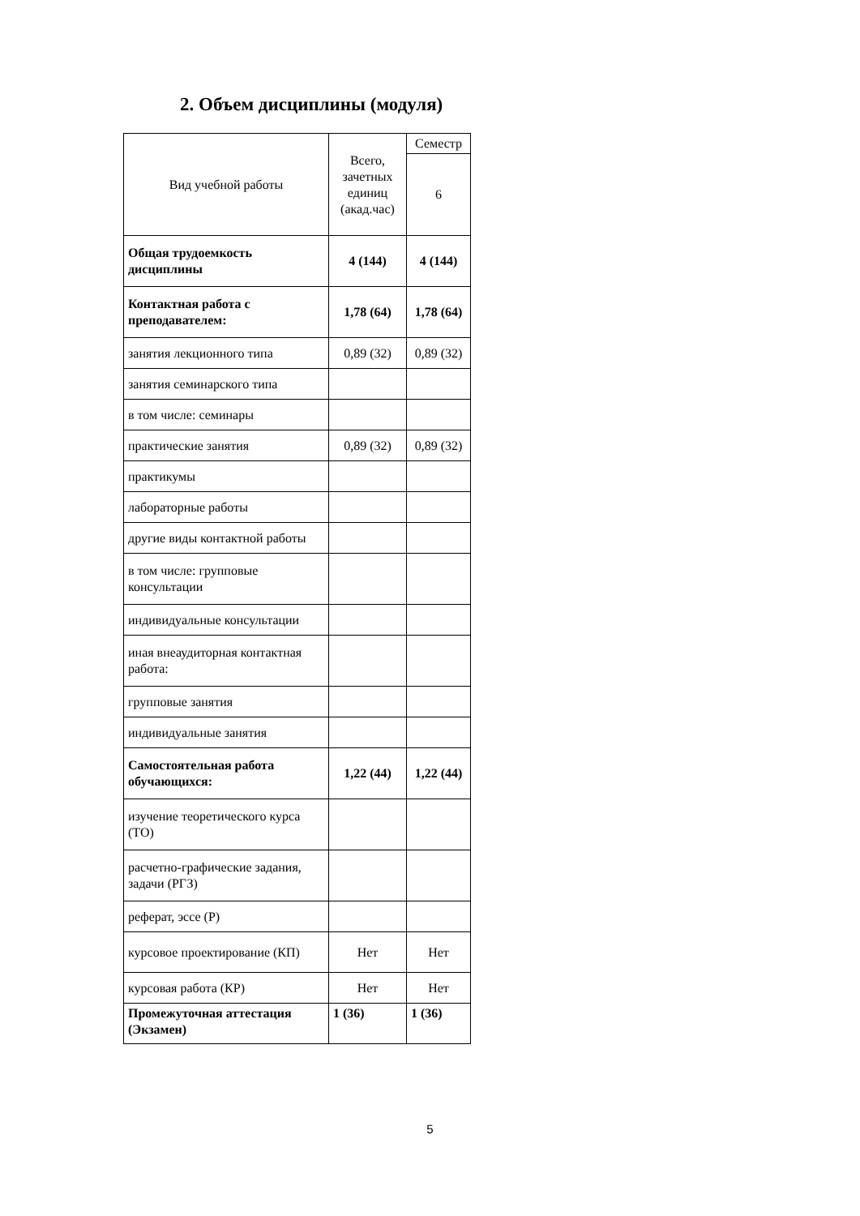2. Объем дисциплины (модуля)
| Вид учебной работы | Всего, зачетных единиц (акад.час) | Семестр |
| --- | --- | --- |
| | | 6 |
| Общая трудоемкость дисциплины | 4 (144) | 4 (144) |
| Контактная работа с преподавателем: | 1,78 (64) | 1,78 (64) |
| занятия лекционного типа | 0,89 (32) | 0,89 (32) |
| занятия семинарского типа | | |
| в том числе: семинары | | |
| практические занятия | 0,89 (32) | 0,89 (32) |
| практикумы | | |
| лабораторные работы | | |
| другие виды контактной работы | | |
| в том числе: групповые консультации | | |
| индивидуальные консультации | | |
| иная внеаудиторная контактная работа: | | |
| групповые занятия | | |
| индивидуальные занятия | | |
| Самостоятельная работа обучающихся: | 1,22 (44) | 1,22 (44) |
| изучение теоретического курса (ТО) | | |
| расчетно-графические задания, задачи (РГЗ) | | |
| реферат, эссе (Р) | | |
| курсовое проектирование (КП) | Нет | Нет |
| курсовая работа (КР) | Нет | Нет |
| Промежуточная аттестация (Экзамен) | 1 (36) | 1 (36) |
5